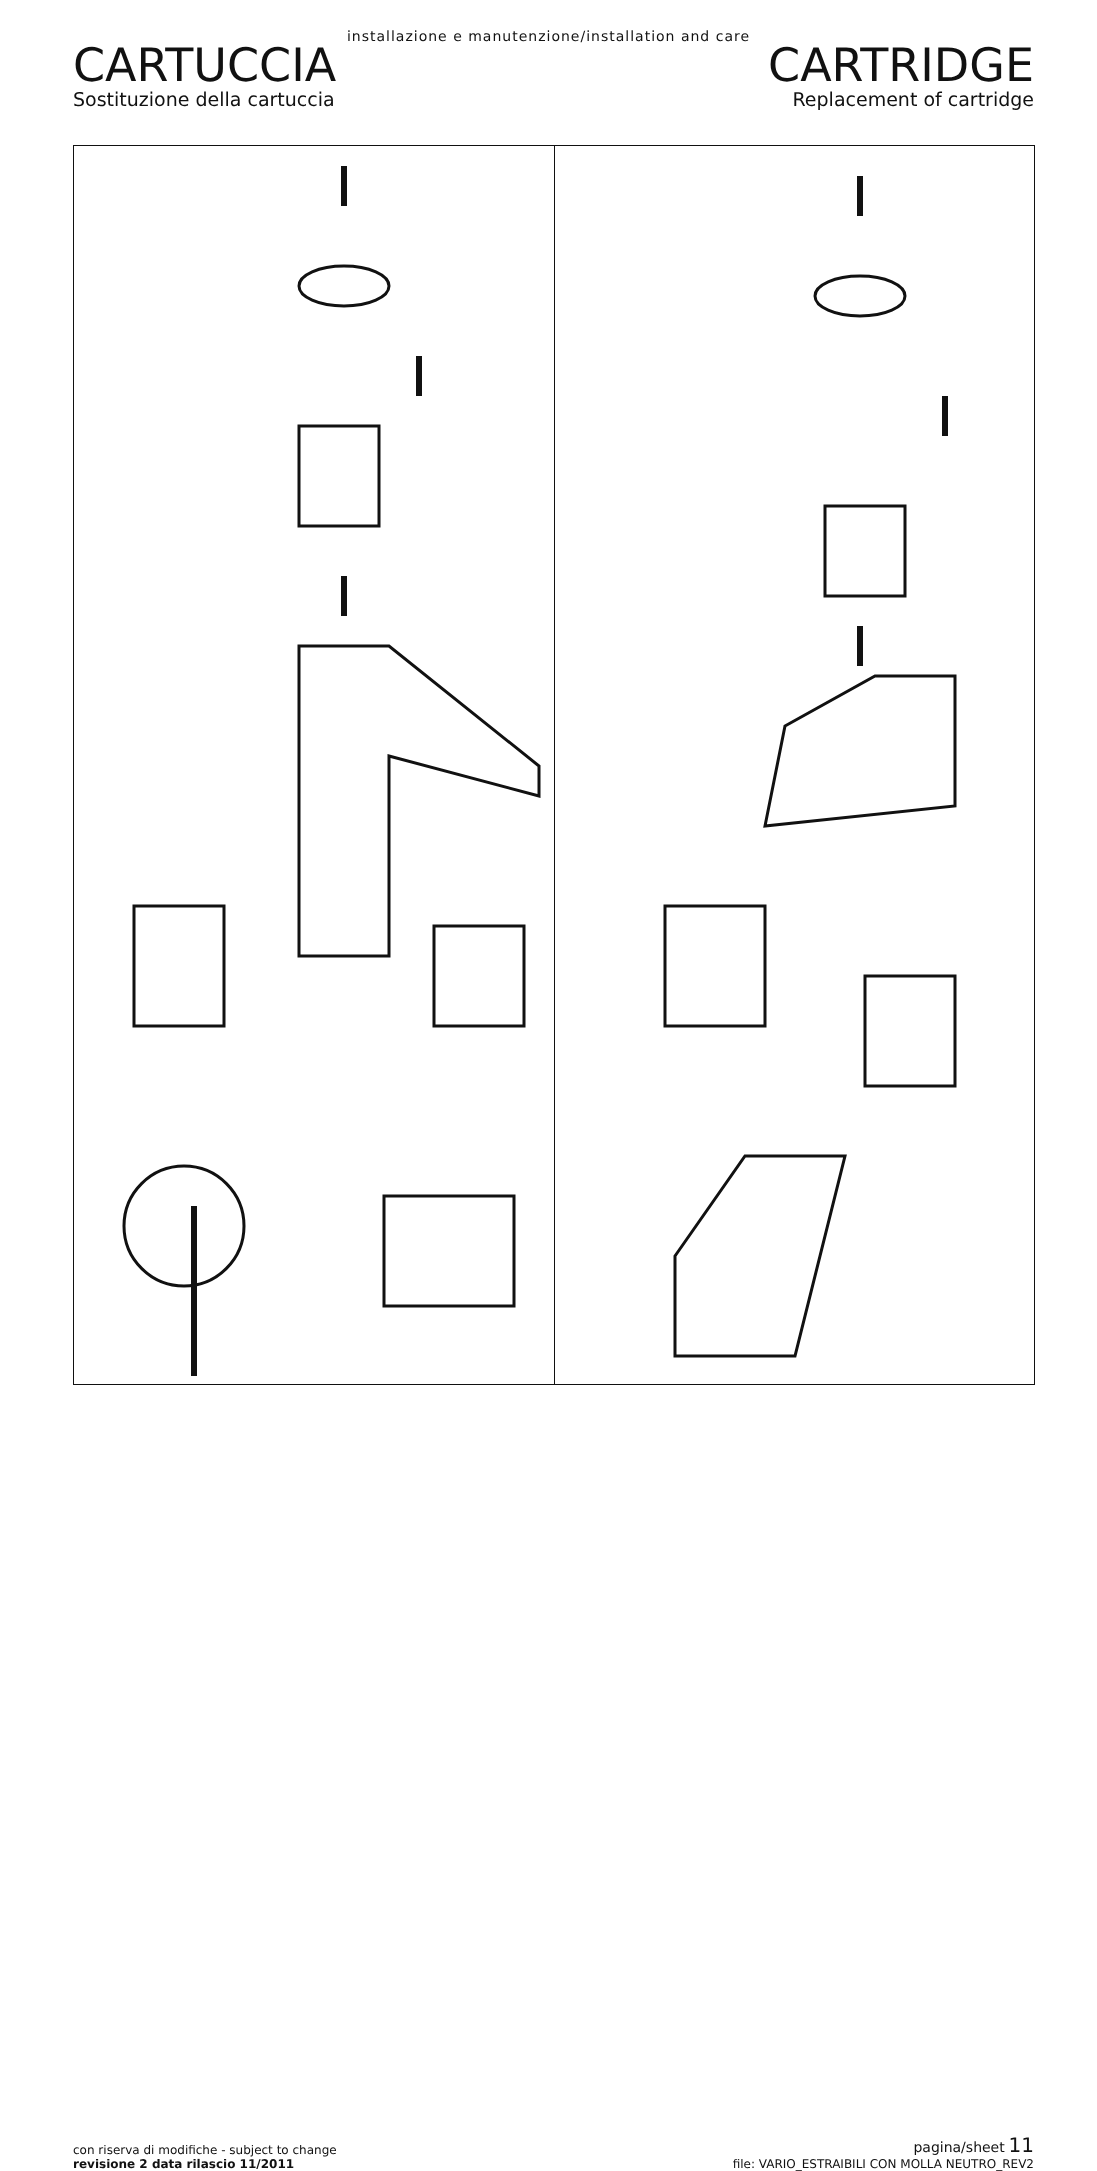installazione e manutenzione/installation and care
CARTUCCIA
Sostituzione della cartuccia
CARTRIDGE
Replacement of cartridge
con riserva di modifiche - subject to change
revisione 2 data rilascio 11/2011
pagina/sheet 11
file: VARIO_ESTRAIBILI CON MOLLA NEUTRO_REV2